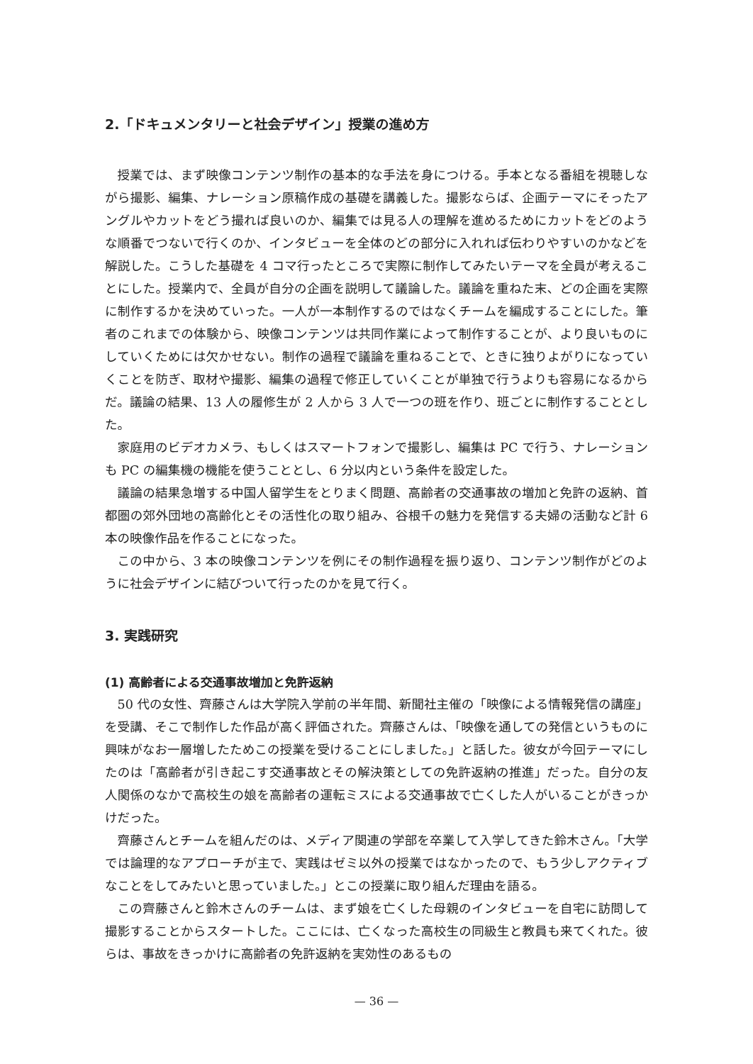2.「ドキュメンタリーと社会デザイン」授業の進め方
授業では、まず映像コンテンツ制作の基本的な手法を身につける。手本となる番組を視聴しながら撮影、編集、ナレーション原稿作成の基礎を講義した。撮影ならば、企画テーマにそったアングルやカットをどう撮れば良いのか、編集では見る人の理解を進めるためにカットをどのような順番でつないで行くのか、インタビューを全体のどの部分に入れれば伝わりやすいのかなどを解説した。こうした基礎を 4 コマ行ったところで実際に制作してみたいテーマを全員が考えることにした。授業内で、全員が自分の企画を説明して議論した。議論を重ねた末、どの企画を実際に制作するかを決めていった。一人が一本制作するのではなくチームを編成することにした。筆者のこれまでの体験から、映像コンテンツは共同作業によって制作することが、より良いものにしていくためには欠かせない。制作の過程で議論を重ねることで、ときに独りよがりになっていくことを防ぎ、取材や撮影、編集の過程で修正していくことが単独で行うよりも容易になるからだ。議論の結果、13 人の履修生が 2 人から 3 人で一つの班を作り、班ごとに制作することとした。
家庭用のビデオカメラ、もしくはスマートフォンで撮影し、編集は PC で行う、ナレーションも PC の編集機の機能を使うこととし、6 分以内という条件を設定した。
議論の結果急増する中国人留学生をとりまく問題、高齢者の交通事故の増加と免許の返納、首都圏の郊外団地の高齢化とその活性化の取り組み、谷根千の魅力を発信する夫婦の活動など計 6 本の映像作品を作ることになった。
この中から、3 本の映像コンテンツを例にその制作過程を振り返り、コンテンツ制作がどのように社会デザインに結びついて行ったのかを見て行く。
3. 実践研究
(1) 高齢者による交通事故増加と免許返納
50 代の女性、齊藤さんは大学院入学前の半年間、新聞社主催の「映像による情報発信の講座」を受講、そこで制作した作品が高く評価された。齊藤さんは、「映像を通しての発信というものに興味がなお一層増したためこの授業を受けることにしました。」と話した。彼女が今回テーマにしたのは「高齢者が引き起こす交通事故とその解決策としての免許返納の推進」だった。自分の友人関係のなかで高校生の娘を高齢者の運転ミスによる交通事故で亡くした人がいることがきっかけだった。
齊藤さんとチームを組んだのは、メディア関連の学部を卒業して入学してきた鈴木さん。「大学では論理的なアプローチが主で、実践はゼミ以外の授業ではなかったので、もう少しアクティブなことをしてみたいと思っていました。」とこの授業に取り組んだ理由を語る。
この齊藤さんと鈴木さんのチームは、まず娘を亡くした母親のインタビューを自宅に訪問して撮影することからスタートした。ここには、亡くなった高校生の同級生と教員も来てくれた。彼らは、事故をきっかけに高齢者の免許返納を実効性のあるもの
— 36 —